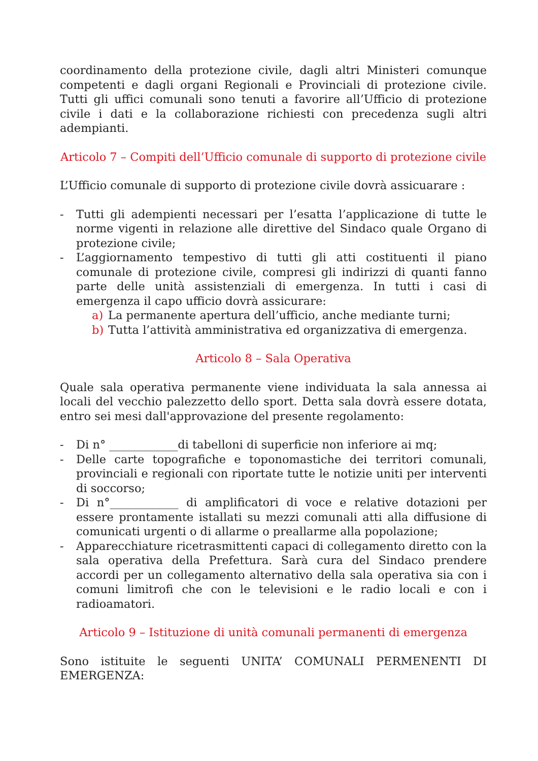coordinamento della protezione civile, dagli altri Ministeri comunque competenti e dagli organi Regionali e Provinciali di protezione civile. Tutti gli uffici comunali sono tenuti a favorire all’Ufficio di protezione civile i dati e la collaborazione richiesti con precedenza sugli altri adempianti.
Articolo 7 – Compiti dell’Ufficio comunale di supporto di protezione civile
L’Ufficio comunale di supporto di protezione civile dovrà assicuarare :
- Tutti gli adempienti necessari per l’esatta l’applicazione di tutte le norme vigenti in relazione alle direttive del Sindaco quale Organo di protezione civile;
- L’aggiornamento tempestivo di tutti gli atti costituenti il piano comunale di protezione civile, compresi gli indirizzi di quanti fanno parte delle unità assistenziali di emergenza. In tutti i casi di emergenza il capo ufficio dovrà assicurare:
a) La permanente apertura dell’ufficio, anche mediante turni;
b) Tutta l’attività amministrativa ed organizzativa di emergenza.
Articolo 8 – Sala Operativa
Quale sala operativa permanente viene individuata la sala annessa ai locali del vecchio palezzetto dello sport. Detta sala dovrà essere dotata, entro sei mesi dall'approvazione del presente regolamento:
- Di n° ____________di tabelloni di superficie non inferiore ai mq;
- Delle carte topografiche e toponomastiche dei territori comunali, provinciali e regionali con riportate tutte le notizie uniti per interventi di soccorso;
- Di n°____________ di amplificatori di voce e relative dotazioni per essere prontamente istallati su mezzi comunali atti alla diffusione di comunicati urgenti o di allarme o preallarme alla popolazione;
- Apparecchiature ricetrasmittenti capaci di collegamento diretto con la sala operativa della Prefettura. Sarà cura del Sindaco prendere accordi per un collegamento alternativo della sala operativa sia con i comuni limitrofi che con le televisioni e le radio locali e con i radioamatori.
Articolo 9 – Istituzione di unità comunali permanenti di emergenza
Sono istituite le seguenti UNITA’ COMUNALI PERMENENTI DI EMERGENZA: